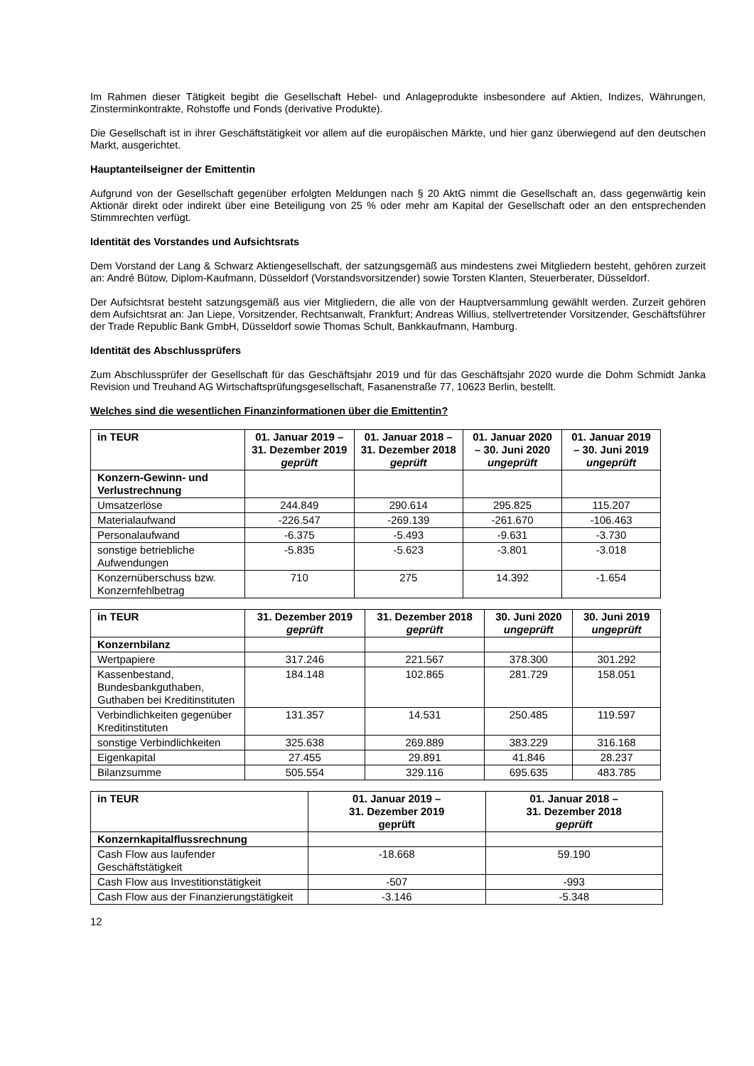Im Rahmen dieser Tätigkeit begibt die Gesellschaft Hebel- und Anlageprodukte insbesondere auf Aktien, Indizes, Währungen, Zinsterminkontrakte, Rohstoffe und Fonds (derivative Produkte).
Die Gesellschaft ist in ihrer Geschäftstätigkeit vor allem auf die europäischen Märkte, und hier ganz überwiegend auf den deutschen Markt, ausgerichtet.
Hauptanteilseigner der Emittentin
Aufgrund von der Gesellschaft gegenüber erfolgten Meldungen nach § 20 AktG nimmt die Gesellschaft an, dass gegenwärtig kein Aktionär direkt oder indirekt über eine Beteiligung von 25 % oder mehr am Kapital der Gesellschaft oder an den entsprechenden Stimmrechten verfügt.
Identität des Vorstandes und Aufsichtsrats
Dem Vorstand der Lang & Schwarz Aktiengesellschaft, der satzungsgemäß aus mindestens zwei Mitgliedern besteht, gehören zurzeit an: André Bütow, Diplom-Kaufmann, Düsseldorf (Vorstandsvorsitzender) sowie Torsten Klanten, Steuerberater, Düsseldorf.
Der Aufsichtsrat besteht satzungsgemäß aus vier Mitgliedern, die alle von der Hauptversammlung gewählt werden. Zurzeit gehören dem Aufsichtsrat an: Jan Liepe, Vorsitzender, Rechtsanwalt, Frankfurt; Andreas Willius, stellvertretender Vorsitzender, Geschäftsführer der Trade Republic Bank GmbH, Düsseldorf sowie Thomas Schult, Bankkaufmann, Hamburg.
Identität des Abschlussprüfers
Zum Abschlussprüfer der Gesellschaft für das Geschäftsjahr 2019 und für das Geschäftsjahr 2020 wurde die Dohm Schmidt Janka Revision und Treuhand AG Wirtschaftsprüfungsgesellschaft, Fasanenstraße 77, 10623 Berlin, bestellt.
Welches sind die wesentlichen Finanzinformationen über die Emittentin?
| in TEUR | 01. Januar 2019 – 31. Dezember 2019 geprüft | 01. Januar 2018 – 31. Dezember 2018 geprüft | 01. Januar 2020 – 30. Juni 2020 ungeprüft | 01. Januar 2019 – 30. Juni 2019 ungeprüft |
| --- | --- | --- | --- | --- |
| Konzern-Gewinn- und Verlustrechnung | | | | |
| Umsatzerlöse | 244.849 | 290.614 | 295.825 | 115.207 |
| Materialaufwand | -226.547 | -269.139 | -261.670 | -106.463 |
| Personalaufwand | -6.375 | -5.493 | -9.631 | -3.730 |
| sonstige betriebliche Aufwendungen | -5.835 | -5.623 | -3.801 | -3.018 |
| Konzernüberschuss bzw. Konzernfehlbetrag | 710 | 275 | 14.392 | -1.654 |
| in TEUR | 31. Dezember 2019 geprüft | 31. Dezember 2018 geprüft | 30. Juni 2020 ungeprüft | 30. Juni 2019 ungeprüft |
| --- | --- | --- | --- | --- |
| Konzernbilanz | | | | |
| Wertpapiere | 317.246 | 221.567 | 378.300 | 301.292 |
| Kassenbestand, Bundesbankguthaben, Guthaben bei Kreditinstituten | 184.148 | 102.865 | 281.729 | 158.051 |
| Verbindlichkeiten gegenüber Kreditinstituten | 131.357 | 14.531 | 250.485 | 119.597 |
| sonstige Verbindlichkeiten | 325.638 | 269.889 | 383.229 | 316.168 |
| Eigenkapital | 27.455 | 29.891 | 41.846 | 28.237 |
| Bilanzsumme | 505.554 | 329.116 | 695.635 | 483.785 |
| in TEUR | 01. Januar 2019 – 31. Dezember 2019 geprüft | 01. Januar 2018 – 31. Dezember 2018 geprüft |
| --- | --- | --- |
| Konzernkapitalflussrechnung | | |
| Cash Flow aus laufender Geschäftstätigkeit | -18.668 | 59.190 |
| Cash Flow aus Investitionstätigkeit | -507 | -993 |
| Cash Flow aus der Finanzierungstätigkeit | -3.146 | -5.348 |
12